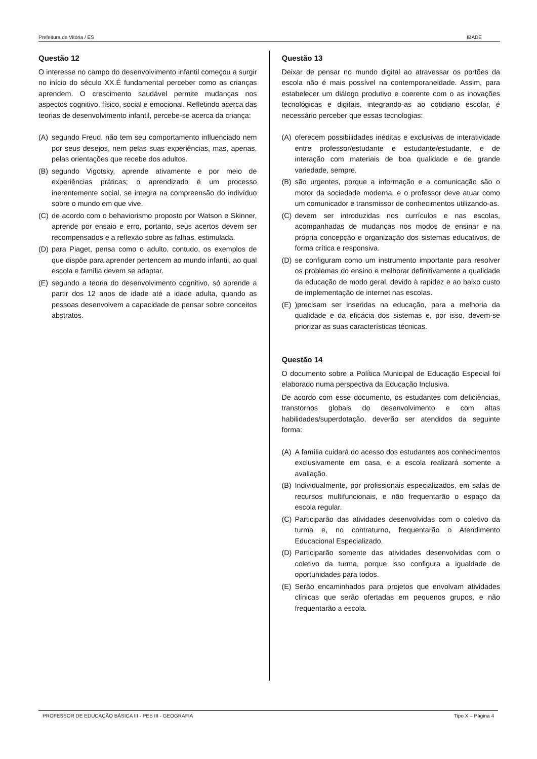Prefeitura de Vitória / ES IBADE
Questão 12
O interesse no campo do desenvolvimento infantil começou a surgir no início do século XX.É fundamental perceber como as crianças aprendem. O crescimento saudável permite mudanças nos aspectos cognitivo, físico, social e emocional. Refletindo acerca das teorias de desenvolvimento infantil, percebe-se acerca da criança:
(A) segundo Freud, não tem seu comportamento influenciado nem por seus desejos, nem pelas suas experiências, mas, apenas, pelas orientações que recebe dos adultos.
(B) segundo Vigotsky, aprende ativamente e por meio de experiências práticas; o aprendizado é um processo inerentemente social, se integra na compreensão do indivíduo sobre o mundo em que vive.
(C) de acordo com o behaviorismo proposto por Watson e Skinner, aprende por ensaio e erro, portanto, seus acertos devem ser recompensados e a reflexão sobre as falhas, estimulada.
(D) para Piaget, pensa como o adulto, contudo, os exemplos de que dispõe para aprender pertencem ao mundo infantil, ao qual escola e família devem se adaptar.
(E) segundo a teoria do desenvolvimento cognitivo, só aprende a partir dos 12 anos de idade até a idade adulta, quando as pessoas desenvolvem a capacidade de pensar sobre conceitos abstratos.
Questão 13
Deixar de pensar no mundo digital ao atravessar os portões da escola não é mais possível na contemporaneidade. Assim, para estabelecer um diálogo produtivo e coerente com o as inovações tecnológicas e digitais, integrando-as ao cotidiano escolar, é necessário perceber que essas tecnologias:
(A) oferecem possibilidades inéditas e exclusivas de interatividade entre professor/estudante e estudante/estudante, e de interação com materiais de boa qualidade e de grande variedade, sempre.
(B) são urgentes, porque a informação e a comunicação são o motor da sociedade moderna, e o professor deve atuar como um comunicador e transmissor de conhecimentos utilizando-as.
(C) devem ser introduzidas nos currículos e nas escolas, acompanhadas de mudanças nos modos de ensinar e na própria concepção e organização dos sistemas educativos, de forma crítica e responsiva.
(D) se configuram como um instrumento importante para resolver os problemas do ensino e melhorar definitivamente a qualidade da educação de modo geral, devido à rapidez e ao baixo custo de implementação de internet nas escolas.
(E))precisam ser inseridas na educação, para a melhoria da qualidade e da eficácia dos sistemas e, por isso, devem-se priorizar as suas características técnicas.
Questão 14
O documento sobre a Política Municipal de Educação Especial foi elaborado numa perspectiva da Educação Inclusiva.
De acordo com esse documento, os estudantes com deficiências, transtornos globais do desenvolvimento e com altas habilidades/superdotação, deverão ser atendidos da seguinte forma:
(A) A família cuidará do acesso dos estudantes aos conhecimentos exclusivamente em casa, e a escola realizará somente a avaliação.
(B) Individualmente, por profissionais especializados, em salas de recursos multifuncionais, e não frequentarão o espaço da escola regular.
(C) Participarão das atividades desenvolvidas com o coletivo da turma e, no contraturno, frequentarão o Atendimento Educacional Especializado.
(D) Participarão somente das atividades desenvolvidas com o coletivo da turma, porque isso configura a igualdade de oportunidades para todos.
(E) Serão encaminhados para projetos que envolvam atividades clínicas que serão ofertadas em pequenos grupos, e não frequentarão a escola.
PROFESSOR DE EDUCAÇÃO BÁSICA III - PEB III - GEOGRAFIA Tipo X – Página 4